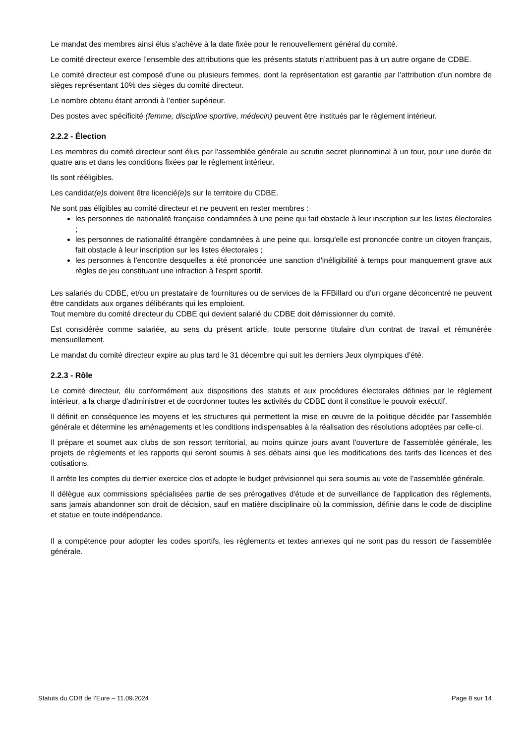Le mandat des membres ainsi élus s'achève à la date fixée pour le renouvellement général du comité.
Le comité directeur exerce l’ensemble des attributions que les présents statuts n’attribuent pas à un autre organe de CDBE.
Le comité directeur est composé d’une ou plusieurs femmes, dont la représentation est garantie par l’attribution d’un nombre de sièges représentant 10% des sièges du comité directeur.
Le nombre obtenu étant arrondi à l’entier supérieur.
Des postes avec spécificité (femme, discipline sportive, médecin) peuvent être institués par le règlement intérieur.
2.2.2 - Élection
Les membres du comité directeur sont élus par l'assemblée générale au scrutin secret plurinominal à un tour, pour une durée de quatre ans et dans les conditions fixées par le règlement intérieur.
Ils sont rééligibles.
Les candidat(e) s doivent être licencié(e) s sur le territoire du CDBE.
Ne sont pas éligibles au comité directeur et ne peuvent en rester membres :
les personnes de nationalité française condamnées à une peine qui fait obstacle à leur inscription sur les listes électorales ;
les personnes de nationalité étrangère condamnées à une peine qui, lorsqu'elle est prononcée contre un citoyen français, fait obstacle à leur inscription sur les listes électorales ;
les personnes à l'encontre desquelles a été prononcée une sanction d'inéligibilité à temps pour manquement grave aux règles de jeu constituant une infraction à l'esprit sportif.
Les salariés du CDBE, et/ou un prestataire de fournitures ou de services de la FFBillard ou d’un organe déconcentré ne peuvent être candidats aux organes délibérants qui les emploient.
Tout membre du comité directeur du CDBE qui devient salarié du CDBE doit démissionner du comité.
Est considérée comme salariée, au sens du présent article, toute personne titulaire d’un contrat de travail et rémunérée mensuellement.
Le mandat du comité directeur expire au plus tard le 31 décembre qui suit les derniers Jeux olympiques d’été.
2.2.3 - Rôle
Le comité directeur, élu conformément aux dispositions des statuts et aux procédures électorales définies par le règlement intérieur, a la charge d'administrer et de coordonner toutes les activités du CDBE dont il constitue le pouvoir exécutif.
Il définit en conséquence les moyens et les structures qui permettent la mise en œuvre de la politique décidée par l'assemblée générale et détermine les aménagements et les conditions indispensables à la réalisation des résolutions adoptées par celle-ci.
Il prépare et soumet aux clubs de son ressort territorial, au moins quinze jours avant l'ouverture de l'assemblée générale, les projets de règlements et les rapports qui seront soumis à ses débats ainsi que les modifications des tarifs des licences et des cotisations.
Il arrête les comptes du dernier exercice clos et adopte le budget prévisionnel qui sera soumis au vote de l’assemblée générale.
Il délègue aux commissions spécialisées partie de ses prérogatives d'étude et de surveillance de l'application des règlements, sans jamais abandonner son droit de décision, sauf en matière disciplinaire où la commission, définie dans le code de discipline et statue en toute indépendance.
Il a compétence pour adopter les codes sportifs, les règlements et textes annexes qui ne sont pas du ressort de l’assemblée générale.
Statuts du CDB de l’Eure – 11.09.2024 Page 8 sur 14